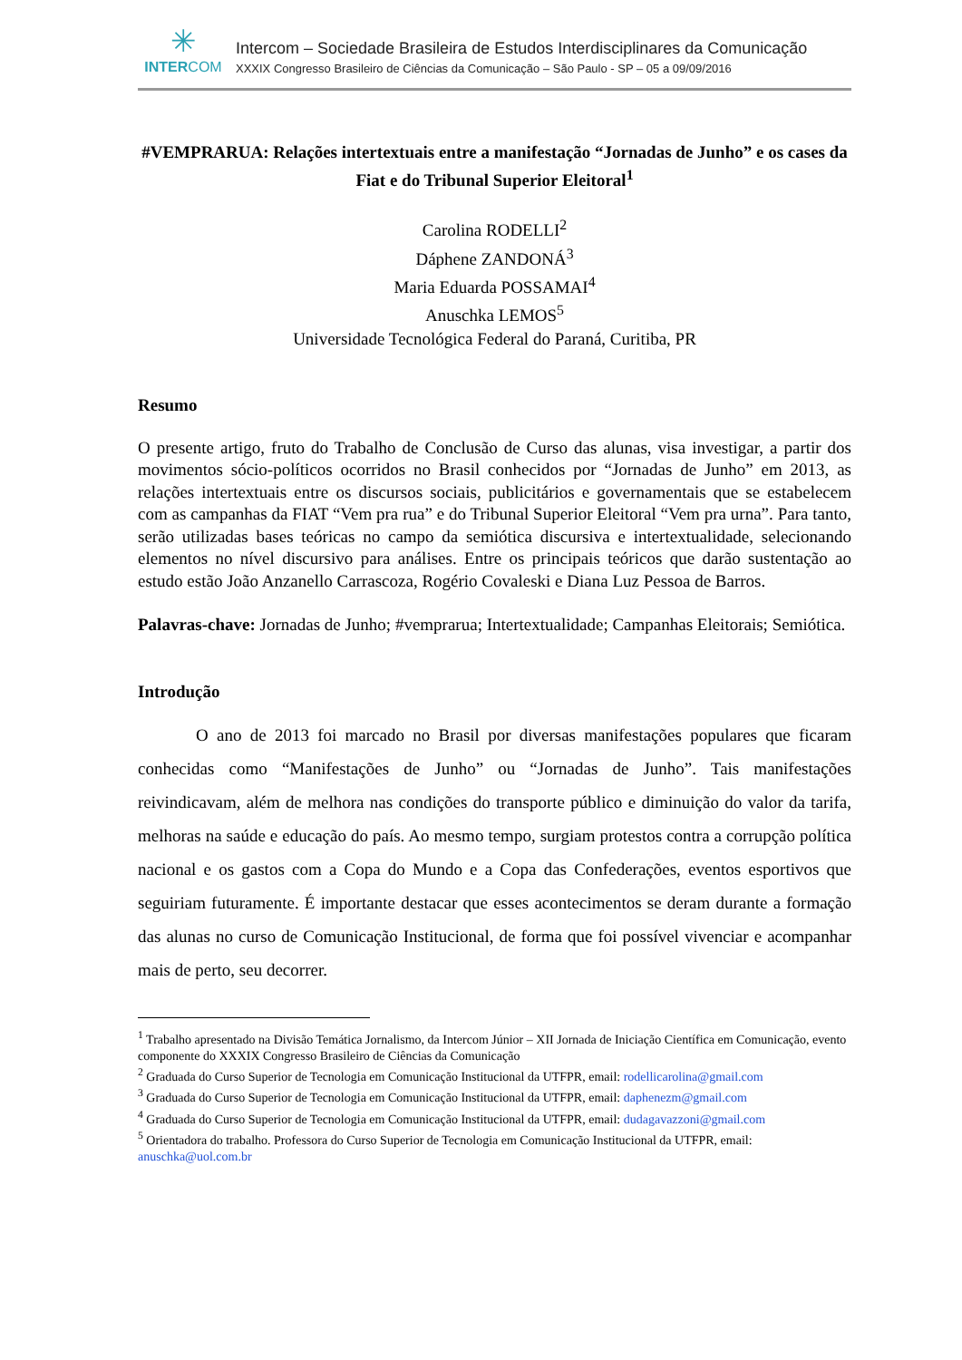✳
INTERCOM
Intercom – Sociedade Brasileira de Estudos Interdisciplinares da Comunicação
XXXIX Congresso Brasileiro de Ciências da Comunicação – São Paulo - SP – 05 a 09/09/2016
#VEMPRARUA: Relações intertextuais entre a manifestação “Jornadas de Junho” e os cases da Fiat e do Tribunal Superior Eleitoral<sup>1</sup>
Carolina RODELLI<sup>2</sup>
Dáphene ZANDONÁ<sup>3</sup>
Maria Eduarda POSSAMAI<sup>4</sup>
Anuschka LEMOS<sup>5</sup>
Universidade Tecnológica Federal do Paraná, Curitiba, PR
Resumo
O presente artigo, fruto do Trabalho de Conclusão de Curso das alunas, visa investigar, a partir dos movimentos sócio-políticos ocorridos no Brasil conhecidos por “Jornadas de Junho” em 2013, as relações intertextuais entre os discursos sociais, publicitários e governamentais que se estabelecem com as campanhas da FIAT “Vem pra rua” e do Tribunal Superior Eleitoral “Vem pra urna”. Para tanto, serão utilizadas bases teóricas no campo da semiótica discursiva e intertextualidade, selecionando elementos no nível discursivo para análises. Entre os principais teóricos que darão sustentação ao estudo estão João Anzanello Carrascoza, Rogério Covaleski e Diana Luz Pessoa de Barros.
Palavras-chave: Jornadas de Junho; #vemprarua; Intertextualidade; Campanhas Eleitorais; Semiótica.
Introdução
O ano de 2013 foi marcado no Brasil por diversas manifestações populares que ficaram conhecidas como “Manifestações de Junho” ou “Jornadas de Junho”. Tais manifestações reivindicavam, além de melhora nas condições do transporte público e diminuição do valor da tarifa, melhoras na saúde e educação do país. Ao mesmo tempo, surgiam protestos contra a corrupção política nacional e os gastos com a Copa do Mundo e a Copa das Confederações, eventos esportivos que seguiriam futuramente. É importante destacar que esses acontecimentos se deram durante a formação das alunas no curso de Comunicação Institucional, de forma que foi possível vivenciar e acompanhar mais de perto, seu decorrer.
<sup>1</sup> Trabalho apresentado na Divisão Temática Jornalismo, da Intercom Júnior – XII Jornada de Iniciação Científica em Comunicação, evento componente do XXXIX Congresso Brasileiro de Ciências da Comunicação
<sup>2</sup> Graduada do Curso Superior de Tecnologia em Comunicação Institucional da UTFPR, email: rodellicarolina@gmail.com
<sup>3</sup> Graduada do Curso Superior de Tecnologia em Comunicação Institucional da UTFPR, email: daphenezm@gmail.com
<sup>4</sup> Graduada do Curso Superior de Tecnologia em Comunicação Institucional da UTFPR, email: dudagavazzoni@gmail.com
<sup>5</sup> Orientadora do trabalho. Professora do Curso Superior de Tecnologia em Comunicação Institucional da UTFPR, email: anuschka@uol.com.br